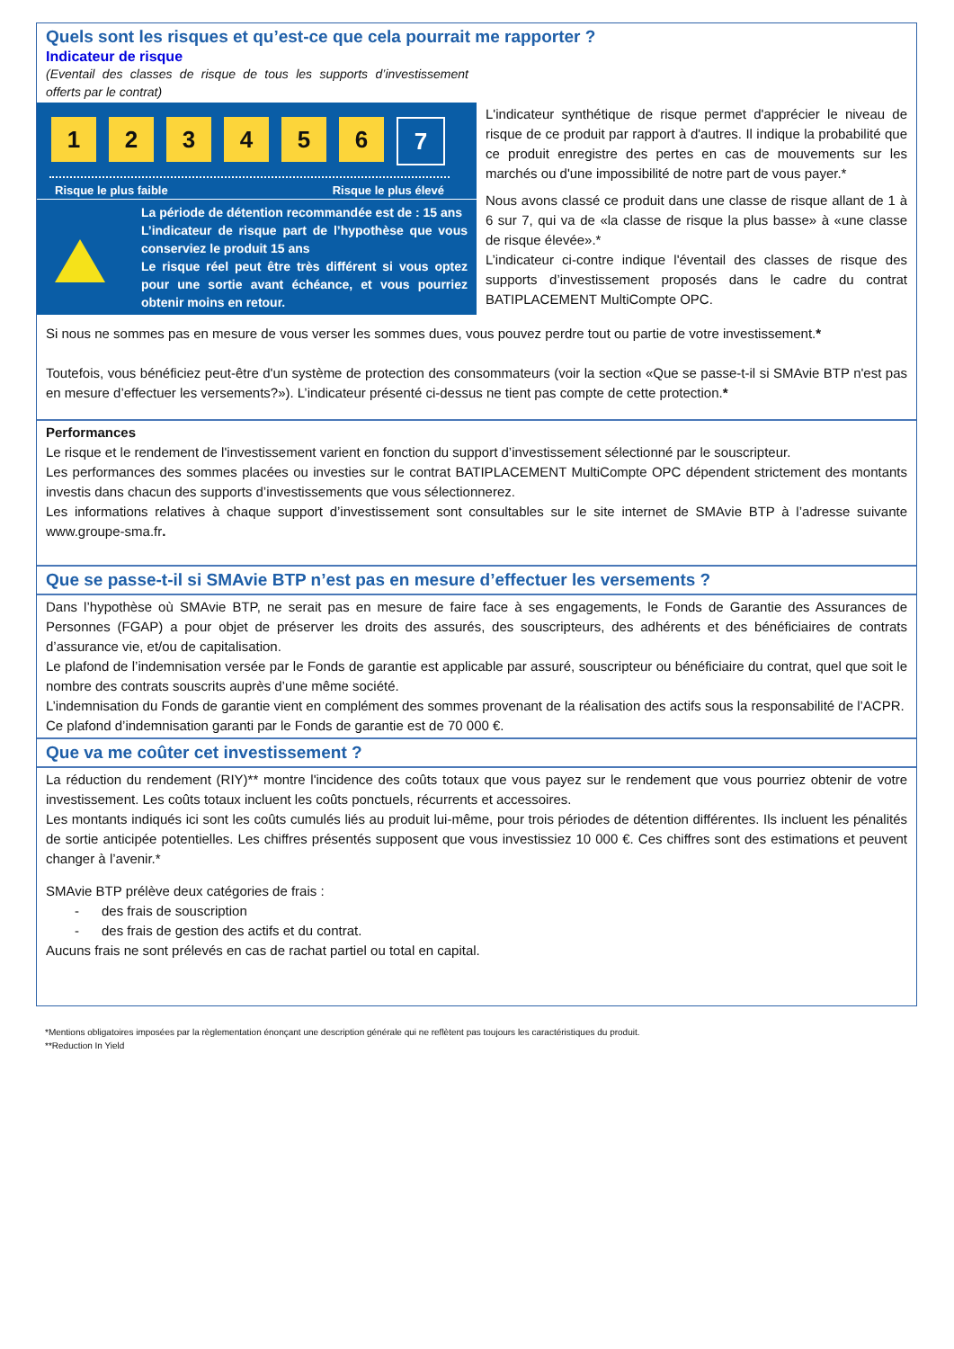Quels sont les risques et qu’est-ce que cela pourrait me rapporter ?
Indicateur de risque
(Eventail des classes de risque de tous les supports d’investissement offerts par le contrat)
1 2 3 4 5 6 7
Risque le plus faible Risque le plus élevé
La période de détention recommandée est de : 15 ans
L’indicateur de risque part de l’hypothèse que vous conserviez le produit 15 ans
Le risque réel peut être très différent si vous optez pour une sortie avant échéance, et vous pourriez obtenir moins en retour.
L'indicateur synthétique de risque permet d'apprécier le niveau de risque de ce produit par rapport à d'autres. Il indique la probabilité que ce produit enregistre des pertes en cas de mouvements sur les marchés ou d'une impossibilité de notre part de vous payer.*
Nous avons classé ce produit dans une classe de risque allant de 1 à 6 sur 7, qui va de «la classe de risque la plus basse» à «une classe de risque élevée».*
L’indicateur ci-contre indique l'éventail des classes de risque des supports d’investissement proposés dans le cadre du contrat BATIPLACEMENT MultiCompte OPC.
Si nous ne sommes pas en mesure de vous verser les sommes dues, vous pouvez perdre tout ou partie de votre investissement.*
Toutefois, vous bénéficiez peut-être d'un système de protection des consommateurs (voir la section «Que se passe-t-il si SMAvie BTP n'est pas en mesure d’effectuer les versements?»). L’indicateur présenté ci-dessus ne tient pas compte de cette protection.*
Performances
Le risque et le rendement de l'investissement varient en fonction du support d’investissement sélectionné par le souscripteur.
Les performances des sommes placées ou investies sur le contrat BATIPLACEMENT MultiCompte OPC dépendent strictement des montants investis dans chacun des supports d’investissements que vous sélectionnerez.
Les informations relatives à chaque support d’investissement sont consultables sur le site internet de SMAvie BTP à l’adresse suivante www.groupe-sma.fr.
Que se passe-t-il si SMAvie BTP n’est pas en mesure d’effectuer les versements ?
Dans l’hypothèse où SMAvie BTP, ne serait pas en mesure de faire face à ses engagements, le Fonds de Garantie des Assurances de Personnes (FGAP) a pour objet de préserver les droits des assurés, des souscripteurs, des adhérents et des bénéficiaires de contrats d’assurance vie, et/ou de capitalisation.
Le plafond de l’indemnisation versée par le Fonds de garantie est applicable par assuré, souscripteur ou bénéficiaire du contrat, quel que soit le nombre des contrats souscrits auprès d’une même société.
L’indemnisation du Fonds de garantie vient en complément des sommes provenant de la réalisation des actifs sous la responsabilité de l’ACPR.
Ce plafond d’indemnisation garanti par le Fonds de garantie est de 70 000 €.
Que va me coûter cet investissement ?
La réduction du rendement (RIY)** montre l'incidence des coûts totaux que vous payez sur le rendement que vous pourriez obtenir de votre investissement. Les coûts totaux incluent les coûts ponctuels, récurrents et accessoires.
Les montants indiqués ici sont les coûts cumulés liés au produit lui-même, pour trois périodes de détention différentes. Ils incluent les pénalités de sortie anticipée potentielles. Les chiffres présentés supposent que vous investissiez 10 000 €. Ces chiffres sont des estimations et peuvent changer à l’avenir.*
SMAvie BTP prélève deux catégories de frais :
- des frais de souscription
- des frais de gestion des actifs et du contrat.
Aucuns frais ne sont prélevés en cas de rachat partiel ou total en capital.
*Mentions obligatoires imposées par la règlementation énonçant une description générale qui ne reflètent pas toujours les caractéristiques du produit.
**Reduction In Yield